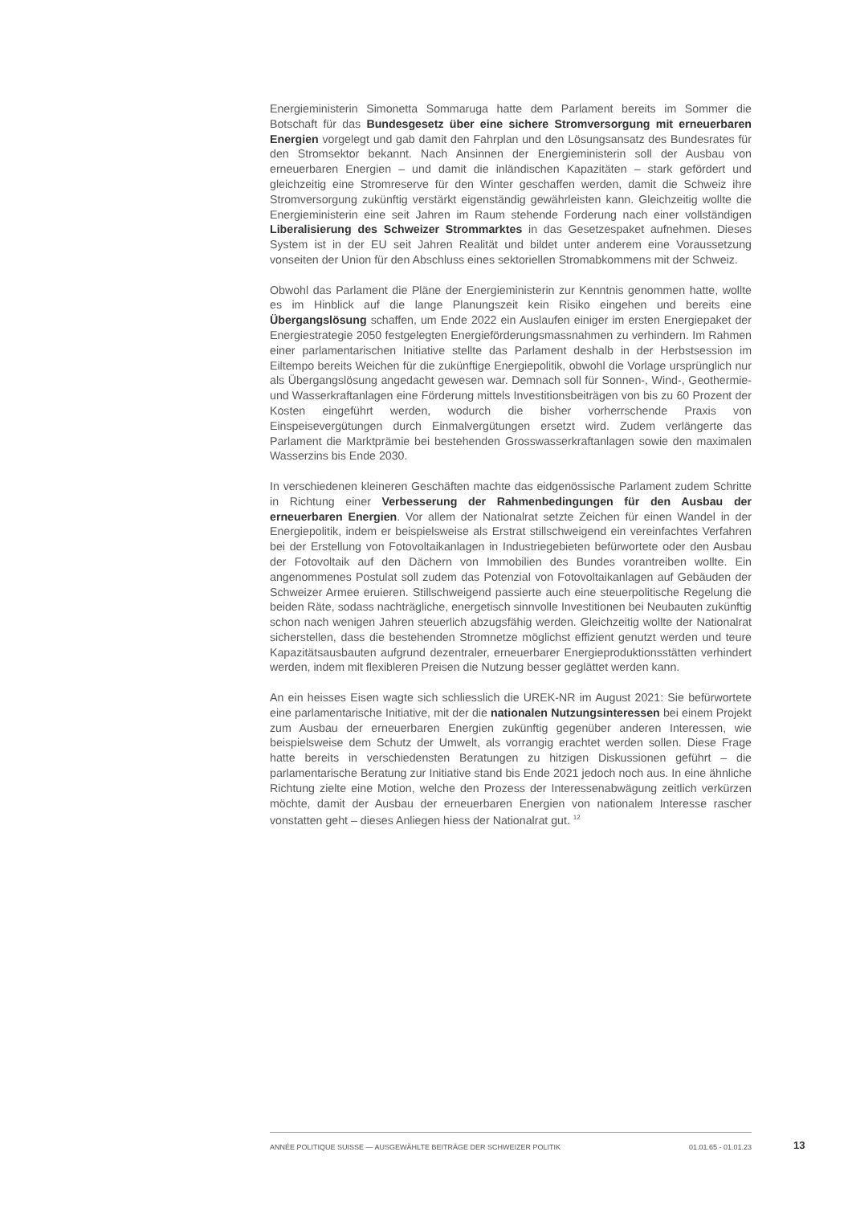Energieministerin Simonetta Sommaruga hatte dem Parlament bereits im Sommer die Botschaft für das Bundesgesetz über eine sichere Stromversorgung mit erneuerbaren Energien vorgelegt und gab damit den Fahrplan und den Lösungsansatz des Bundesrates für den Stromsektor bekannt. Nach Ansinnen der Energieministerin soll der Ausbau von erneuerbaren Energien – und damit die inländischen Kapazitäten – stark gefördert und gleichzeitig eine Stromreserve für den Winter geschaffen werden, damit die Schweiz ihre Stromversorgung zukünftig verstärkt eigenständig gewährleisten kann. Gleichzeitig wollte die Energieministerin eine seit Jahren im Raum stehende Forderung nach einer vollständigen Liberalisierung des Schweizer Strommarktes in das Gesetzespaket aufnehmen. Dieses System ist in der EU seit Jahren Realität und bildet unter anderem eine Voraussetzung vonseiten der Union für den Abschluss eines sektoriellen Stromabkommens mit der Schweiz.
Obwohl das Parlament die Pläne der Energieministerin zur Kenntnis genommen hatte, wollte es im Hinblick auf die lange Planungszeit kein Risiko eingehen und bereits eine Übergangslösung schaffen, um Ende 2022 ein Auslaufen einiger im ersten Energiepaket der Energiestrategie 2050 festgelegten Energieförderungsmassnahmen zu verhindern. Im Rahmen einer parlamentarischen Initiative stellte das Parlament deshalb in der Herbstsession im Eiltempo bereits Weichen für die zukünftige Energiepolitik, obwohl die Vorlage ursprünglich nur als Übergangslösung angedacht gewesen war. Demnach soll für Sonnen-, Wind-, Geothermie- und Wasserkraftanlagen eine Förderung mittels Investitionsbeiträgen von bis zu 60 Prozent der Kosten eingeführt werden, wodurch die bisher vorherrschende Praxis von Einspeisevergütungen durch Einmalvergütungen ersetzt wird. Zudem verlängerte das Parlament die Marktprämie bei bestehenden Grosswasserkraftanlagen sowie den maximalen Wasserzins bis Ende 2030.
In verschiedenen kleineren Geschäften machte das eidgenössische Parlament zudem Schritte in Richtung einer Verbesserung der Rahmenbedingungen für den Ausbau der erneuerbaren Energien. Vor allem der Nationalrat setzte Zeichen für einen Wandel in der Energiepolitik, indem er beispielsweise als Erstrat stillschweigend ein vereinfachtes Verfahren bei der Erstellung von Fotovoltaikanlagen in Industriegebieten befürwortete oder den Ausbau der Fotovoltaik auf den Dächern von Immobilien des Bundes vorantreiben wollte. Ein angenommenes Postulat soll zudem das Potenzial von Fotovoltaikanlagen auf Gebäuden der Schweizer Armee eruieren. Stillschweigend passierte auch eine steuerpolitische Regelung die beiden Räte, sodass nachträgliche, energetisch sinnvolle Investitionen bei Neubauten zukünftig schon nach wenigen Jahren steuerlich abzugsfähig werden. Gleichzeitig wollte der Nationalrat sicherstellen, dass die bestehenden Stromnetze möglichst effizient genutzt werden und teure Kapazitätsausbauten aufgrund dezentraler, erneuerbarer Energieproduktionsstätten verhindert werden, indem mit flexibleren Preisen die Nutzung besser geglättet werden kann.
An ein heisses Eisen wagte sich schliesslich die UREK-NR im August 2021: Sie befürwortete eine parlamentarische Initiative, mit der die nationalen Nutzungsinteressen bei einem Projekt zum Ausbau der erneuerbaren Energien zukünftig gegenüber anderen Interessen, wie beispielsweise dem Schutz der Umwelt, als vorrangig erachtet werden sollen. Diese Frage hatte bereits in verschiedensten Beratungen zu hitzigen Diskussionen geführt – die parlamentarische Beratung zur Initiative stand bis Ende 2021 jedoch noch aus. In eine ähnliche Richtung zielte eine Motion, welche den Prozess der Interessenabwägung zeitlich verkürzen möchte, damit der Ausbau der erneuerbaren Energien von nationalem Interesse rascher vonstatten geht – dieses Anliegen hiess der Nationalrat gut. <sup>12</sup>
ANNÉE POLITIQUE SUISSE — AUSGEWÄHLTE BEITRÄGE DER SCHWEIZER POLITIK 01.01.65 - 01.01.23
13